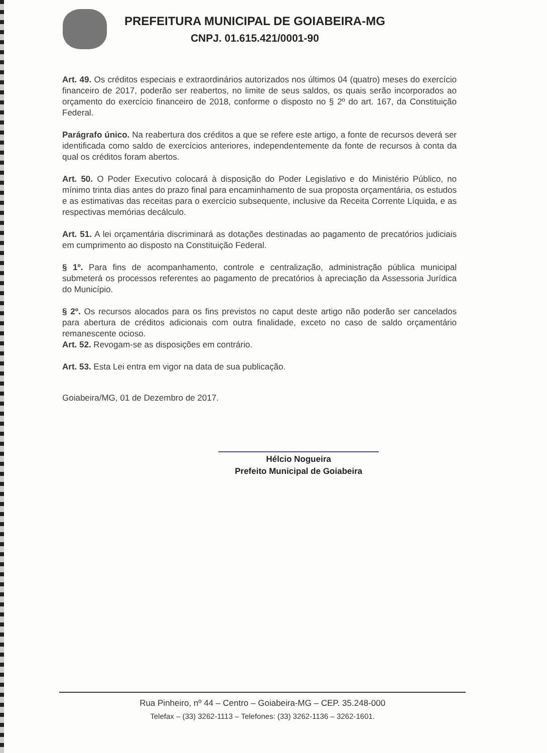PREFEITURA MUNICIPAL DE GOIABEIRA-MG
CNPJ. 01.615.421/0001-90
Art. 49. Os créditos especiais e extraordinários autorizados nos últimos 04 (quatro) meses do exercício financeiro de 2017, poderão ser reabertos, no limite de seus saldos, os quais serão incorporados ao orçamento do exercício financeiro de 2018, conforme o disposto no § 2º do art. 167, da Constituição Federal.
Parágrafo único. Na reabertura dos créditos a que se refere este artigo, a fonte de recursos deverá ser identificada como saldo de exercícios anteriores, independentemente da fonte de recursos à conta da qual os créditos foram abertos.
Art. 50. O Poder Executivo colocará à disposição do Poder Legislativo e do Ministério Público, no mínimo trinta dias antes do prazo final para encaminhamento de sua proposta orçamentária, os estudos e as estimativas das receitas para o exercício subsequente, inclusive da Receita Corrente Líquida, e as respectivas memórias decálculo.
Art. 51. A lei orçamentária discriminará as dotações destinadas ao pagamento de precatórios judiciais em cumprimento ao disposto na Constituição Federal.
§ 1º. Para fins de acompanhamento, controle e centralização, administração pública municipal submeterá os processos referentes ao pagamento de precatórios à apreciação da Assessoria Jurídica do Município.
§ 2º. Os recursos alocados para os fins previstos no caput deste artigo não poderão ser cancelados para abertura de créditos adicionais com outra finalidade, exceto no caso de saldo orçamentário remanescente ocioso.
Art. 52. Revogam-se as disposições em contrário.
Art. 53. Esta Lei entra em vigor na data de sua publicação.
Goiabeira/MG, 01 de Dezembro de 2017.
Hélcio Nogueira
Prefeito Municipal de Goiabeira
Rua Pinheiro, nº 44 – Centro – Goiabeira-MG – CEP. 35.248-000
Telefax – (33) 3262-1113 – Telefones: (33) 3262-1136 – 3262-1601.